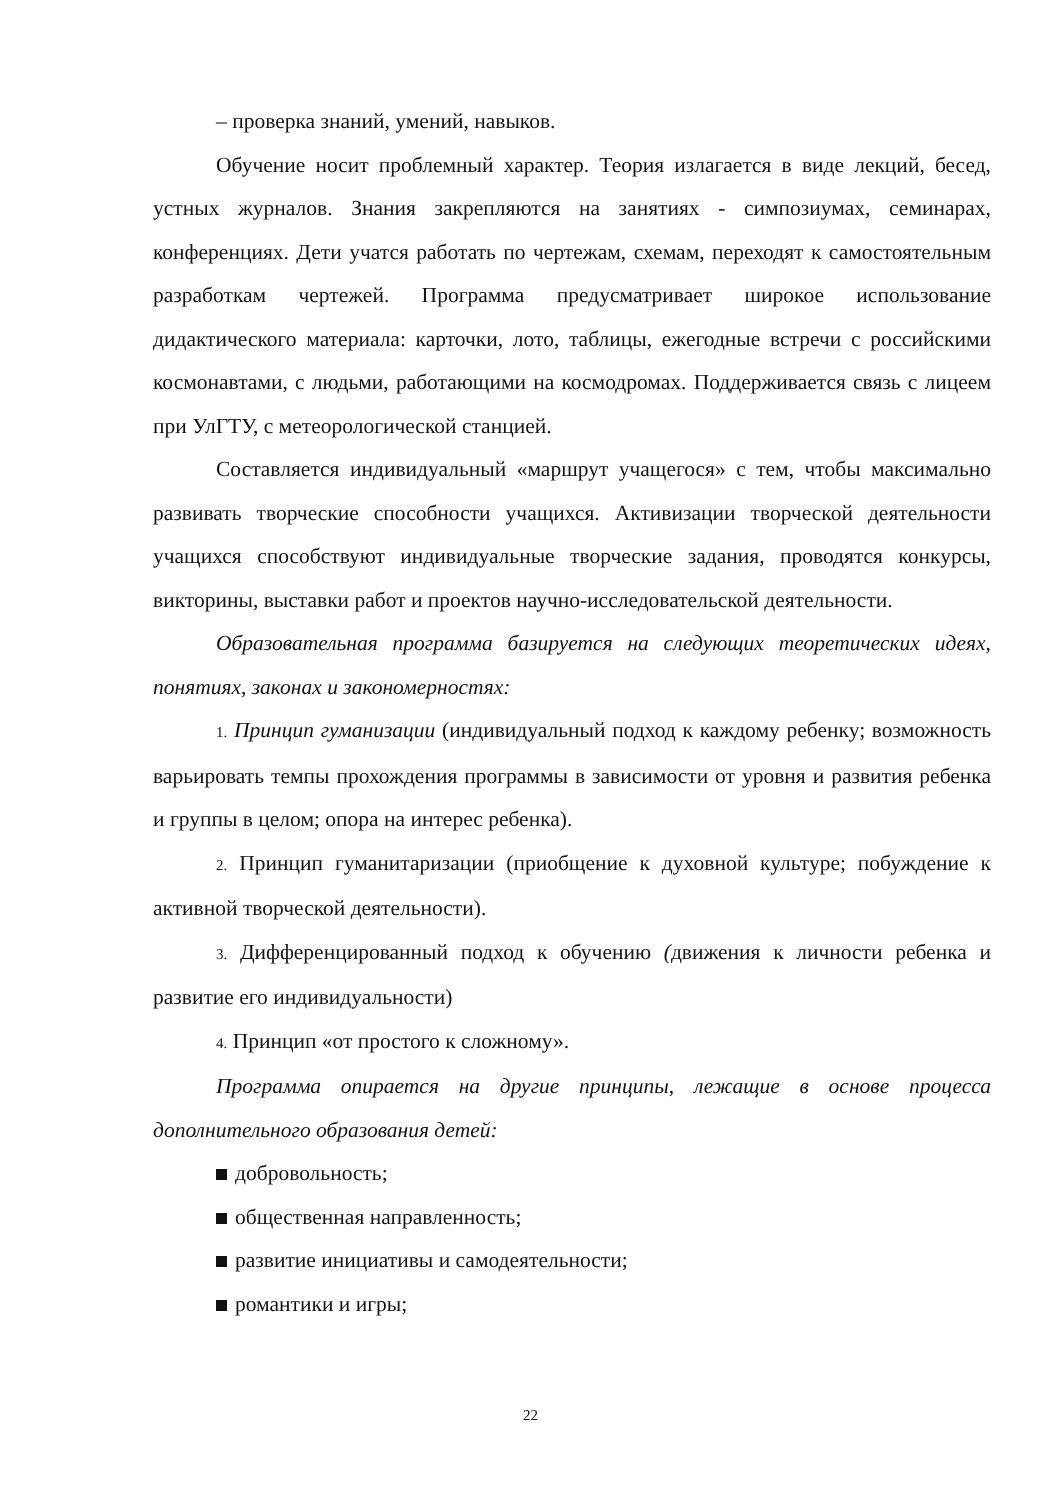– проверка знаний, умений, навыков.
Обучение носит проблемный характер. Теория излагается в виде лекций, бесед, устных журналов. Знания закрепляются на занятиях - симпозиумах, семинарах, конференциях. Дети учатся работать по чертежам, схемам, переходят к самостоятельным разработкам чертежей. Программа предусматривает широкое использование дидактического материала: карточки, лото, таблицы, ежегодные встречи с российскими космонавтами, с людьми, работающими на космодромах. Поддерживается связь с лицеем при УлГТУ, с метеорологической станцией.
Составляется индивидуальный «маршрут учащегося» с тем, чтобы максимально развивать творческие способности учащихся. Активизации творческой деятельности учащихся способствуют индивидуальные творческие задания, проводятся конкурсы, викторины, выставки работ и проектов научно-исследовательской деятельности.
Образовательная программа базируется на следующих теоретических идеях, понятиях, законах и закономерностях:
1. Принцип гуманизации (индивидуальный подход к каждому ребенку; возможность варьировать темпы прохождения программы в зависимости от уровня и развития ребенка и группы в целом; опора на интерес ребенка).
2. Принцип гуманитаризации (приобщение к духовной культуре; побуждение к активной творческой деятельности).
3. Дифференцированный подход к обучению (движения к личности ребенка и развитие его индивидуальности)
4. Принцип «от простого к сложному».
Программа опирается на другие принципы, лежащие в основе процесса дополнительного образования детей:
добровольность;
общественная направленность;
развитие инициативы и самодеятельности;
романтики и игры;
22